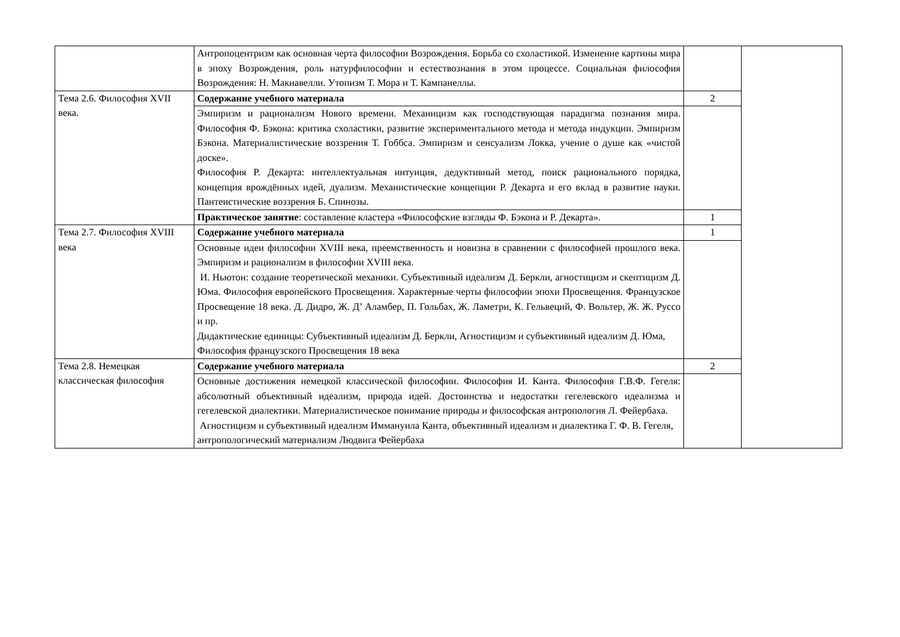| | Антропоцентризм как основная черта философии Возрождения. Борьба со схоластикой. Изменение картины мира в эпоху Возрождения, роль натурфилософии и естествознания в этом процессе. Социальная философия Возрождения: Н. Макиавелли. Утопизм Т. Мора и Т. Кампанеллы. | | |
| Тема 2.6. Философия XVII века. | Содержание учебного материала | 2 | |
| | Эмпиризм и рационализм Нового времени. Механицизм как господствующая парадигма познания мира. Философия Ф. Бэкона: критика схоластики, развитие экспериментального метода и метода индукции. Эмпиризм Бэкона. Материалистические воззрения Т. Гоббса. Эмпиризм и сенсуализм Локка, учение о душе как «чистой доске». Философия Р. Декарта: интеллектуальная интуиция, дедуктивный метод, поиск рационального порядка, концепция врождённых идей, дуализм. Механистические концепции Р. Декарта и его вклад в развитие науки. Пантеистические воззрения Б. Спинозы. | | |
| | Практическое занятие : составление кластера «Философские взгляды Ф. Бэкона и Р. Декарта». | 1 | |
| Тема 2.7. Философия XVIII века | Содержание учебного материала | 1 | |
| | Основные идеи философии XVIII века, преемственность и новизна в сравнении с философией прошлого века. Эмпиризм и рационализм в философии XVIII века. И. Ньютон: создание теоретической механики. Субъективный идеализм Д. Беркли, агностицизм и скептицизм Д. Юма. Философия европейского Просвещения. Характерные черты философии эпохи Просвещения. Французское Просвещение 18 века. Д. Дидро, Ж. Д’ Аламбер, П. Гольбах, Ж. Ламетри, К. Гельвеций, Ф. Вольтер, Ж. Ж. Руссо и пр. Дидактические единицы: Субъективный идеализм Д. Беркли, Агностицизм и субъективный идеализм Д. Юма, Философия французского Просвещения 18 века | | |
| Тема 2.8. Немецкая классическая философия | Содержание учебного материала | 2 | |
| | Основные достижения немецкой классической философии. Философия И. Канта. Философия Г.В.Ф. Гегеля: абсолютный объективный идеализм, природа идей. Достоинства и недостатки гегелевского идеализма и гегелевской диалектики. Материалистическое понимание природы и философская антропология Л. Фейербаха. Агностицизм и субъективный идеализм Иммануила Канта, объективный идеализм и диалектика Г. Ф. В. Гегеля, антропологический материализм Людвига Фейербаха | | |